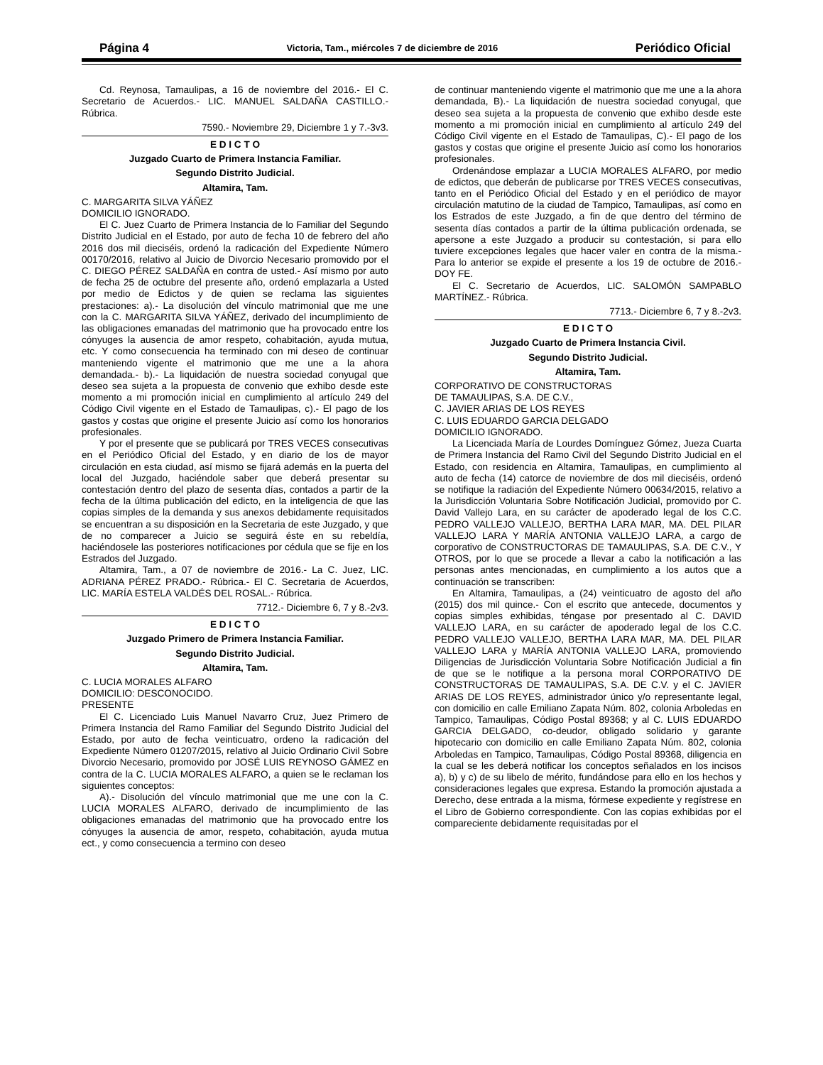Página 4 Victoria, Tam., miércoles 7 de diciembre de 2016 Periódico Oficial
Cd. Reynosa, Tamaulipas, a 16 de noviembre del 2016.- El C. Secretario de Acuerdos.- LIC. MANUEL SALDAÑA CASTILLO.- Rúbrica.
7590.- Noviembre 29, Diciembre 1 y 7.-3v3.
E D I C T O
Juzgado Cuarto de Primera Instancia Familiar.
Segundo Distrito Judicial.
Altamira, Tam.
C. MARGARITA SILVA YÁÑEZ
DOMICILIO IGNORADO.
El C. Juez Cuarto de Primera Instancia de lo Familiar del Segundo Distrito Judicial en el Estado, por auto de fecha 10 de febrero del año 2016 dos mil dieciséis, ordenó la radicación del Expediente Número 00170/2016, relativo al Juicio de Divorcio Necesario promovido por el C. DIEGO PÉREZ SALDAÑA en contra de usted.- Así mismo por auto de fecha 25 de octubre del presente año, ordenó emplazarla a Usted por medio de Edictos y de quien se reclama las siguientes prestaciones: a).- La disolución del vínculo matrimonial que me une con la C. MARGARITA SILVA YÁÑEZ, derivado del incumplimiento de las obligaciones emanadas del matrimonio que ha provocado entre los cónyuges la ausencia de amor respeto, cohabitación, ayuda mutua, etc. Y como consecuencia ha terminado con mi deseo de continuar manteniendo vigente el matrimonio que me une a la ahora demandada.- b).- La liquidación de nuestra sociedad conyugal que deseo sea sujeta a la propuesta de convenio que exhibo desde este momento a mi promoción inicial en cumplimiento al artículo 249 del Código Civil vigente en el Estado de Tamaulipas, c).- El pago de los gastos y costas que origine el presente Juicio así como los honorarios profesionales.
Y por el presente que se publicará por TRES VECES consecutivas en el Periódico Oficial del Estado, y en diario de los de mayor circulación en esta ciudad, así mismo se fijará además en la puerta del local del Juzgado, haciéndole saber que deberá presentar su contestación dentro del plazo de sesenta días, contados a partir de la fecha de la última publicación del edicto, en la inteligencia de que las copias simples de la demanda y sus anexos debidamente requisitados se encuentran a su disposición en la Secretaria de este Juzgado, y que de no comparecer a Juicio se seguirá éste en su rebeldía, haciéndosele las posteriores notificaciones por cédula que se fije en los Estrados del Juzgado.
Altamira, Tam., a 07 de noviembre de 2016.- La C. Juez, LIC. ADRIANA PÉREZ PRADO.- Rúbrica.- El C. Secretaria de Acuerdos, LIC. MARÍA ESTELA VALDÉS DEL ROSAL.- Rúbrica.
7712.- Diciembre 6, 7 y 8.-2v3.
E D I C T O
Juzgado Primero de Primera Instancia Familiar.
Segundo Distrito Judicial.
Altamira, Tam.
C. LUCIA MORALES ALFARO
DOMICILIO: DESCONOCIDO.
PRESENTE
El C. Licenciado Luis Manuel Navarro Cruz, Juez Primero de Primera Instancia del Ramo Familiar del Segundo Distrito Judicial del Estado, por auto de fecha veinticuatro, ordeno la radicación del Expediente Número 01207/2015, relativo al Juicio Ordinario Civil Sobre Divorcio Necesario, promovido por JOSÉ LUIS REYNOSO GÁMEZ en contra de la C. LUCIA MORALES ALFARO, a quien se le reclaman los siguientes conceptos:
A).- Disolución del vínculo matrimonial que me une con la C. LUCIA MORALES ALFARO, derivado de incumplimiento de las obligaciones emanadas del matrimonio que ha provocado entre los cónyuges la ausencia de amor, respeto, cohabitación, ayuda mutua ect., y como consecuencia a termino con deseo
de continuar manteniendo vigente el matrimonio que me une a la ahora demandada, B).- La liquidación de nuestra sociedad conyugal, que deseo sea sujeta a la propuesta de convenio que exhibo desde este momento a mi promoción inicial en cumplimiento al artículo 249 del Código Civil vigente en el Estado de Tamaulipas, C).- El pago de los gastos y costas que origine el presente Juicio así como los honorarios profesionales.
Ordenándose emplazar a LUCIA MORALES ALFARO, por medio de edictos, que deberán de publicarse por TRES VECES consecutivas, tanto en el Periódico Oficial del Estado y en el periódico de mayor circulación matutino de la ciudad de Tampico, Tamaulipas, así como en los Estrados de este Juzgado, a fin de que dentro del término de sesenta días contados a partir de la última publicación ordenada, se apersone a este Juzgado a producir su contestación, si para ello tuviere excepciones legales que hacer valer en contra de la misma.- Para lo anterior se expide el presente a los 19 de octubre de 2016.- DOY FE.
El C. Secretario de Acuerdos, LIC. SALOMÓN SAMPABLO MARTÍNEZ.- Rúbrica.
7713.- Diciembre 6, 7 y 8.-2v3.
E D I C T O
Juzgado Cuarto de Primera Instancia Civil.
Segundo Distrito Judicial.
Altamira, Tam.
CORPORATIVO DE CONSTRUCTORAS
DE TAMAULIPAS, S.A. DE C.V.,
C. JAVIER ARIAS DE LOS REYES
C. LUIS EDUARDO GARCIA DELGADO
DOMICILIO IGNORADO.
La Licenciada María de Lourdes Domínguez Gómez, Jueza Cuarta de Primera Instancia del Ramo Civil del Segundo Distrito Judicial en el Estado, con residencia en Altamira, Tamaulipas, en cumplimiento al auto de fecha (14) catorce de noviembre de dos mil dieciséis, ordenó se notifique la radiación del Expediente Número 00634/2015, relativo a la Jurisdicción Voluntaria Sobre Notificación Judicial, promovido por C. David Vallejo Lara, en su carácter de apoderado legal de los C.C. PEDRO VALLEJO VALLEJO, BERTHA LARA MAR, MA. DEL PILAR VALLEJO LARA Y MARÍA ANTONIA VALLEJO LARA, a cargo de corporativo de CONSTRUCTORAS DE TAMAULIPAS, S.A. DE C.V., Y OTROS, por lo que se procede a llevar a cabo la notificación a las personas antes mencionadas, en cumplimiento a los autos que a continuación se transcriben:
En Altamira, Tamaulipas, a (24) veinticuatro de agosto del año (2015) dos mil quince.- Con el escrito que antecede, documentos y copias simples exhibidas, téngase por presentado al C. DAVID VALLEJO LARA, en su carácter de apoderado legal de los C.C. PEDRO VALLEJO VALLEJO, BERTHA LARA MAR, MA. DEL PILAR VALLEJO LARA y MARÍA ANTONIA VALLEJO LARA, promoviendo Diligencias de Jurisdicción Voluntaria Sobre Notificación Judicial a fin de que se le notifique a la persona moral CORPORATIVO DE CONSTRUCTORAS DE TAMAULIPAS, S.A. DE C.V. y el C. JAVIER ARIAS DE LOS REYES, administrador único y/o representante legal, con domicilio en calle Emiliano Zapata Núm. 802, colonia Arboledas en Tampico, Tamaulipas, Código Postal 89368; y al C. LUIS EDUARDO GARCIA DELGADO, co-deudor, obligado solidario y garante hipotecario con domicilio en calle Emiliano Zapata Núm. 802, colonia Arboledas en Tampico, Tamaulipas, Código Postal 89368, diligencia en la cual se les deberá notificar los conceptos señalados en los incisos a), b) y c) de su libelo de mérito, fundándose para ello en los hechos y consideraciones legales que expresa. Estando la promoción ajustada a Derecho, dese entrada a la misma, fórmese expediente y regístrese en el Libro de Gobierno correspondiente. Con las copias exhibidas por el compareciente debidamente requisitadas por el